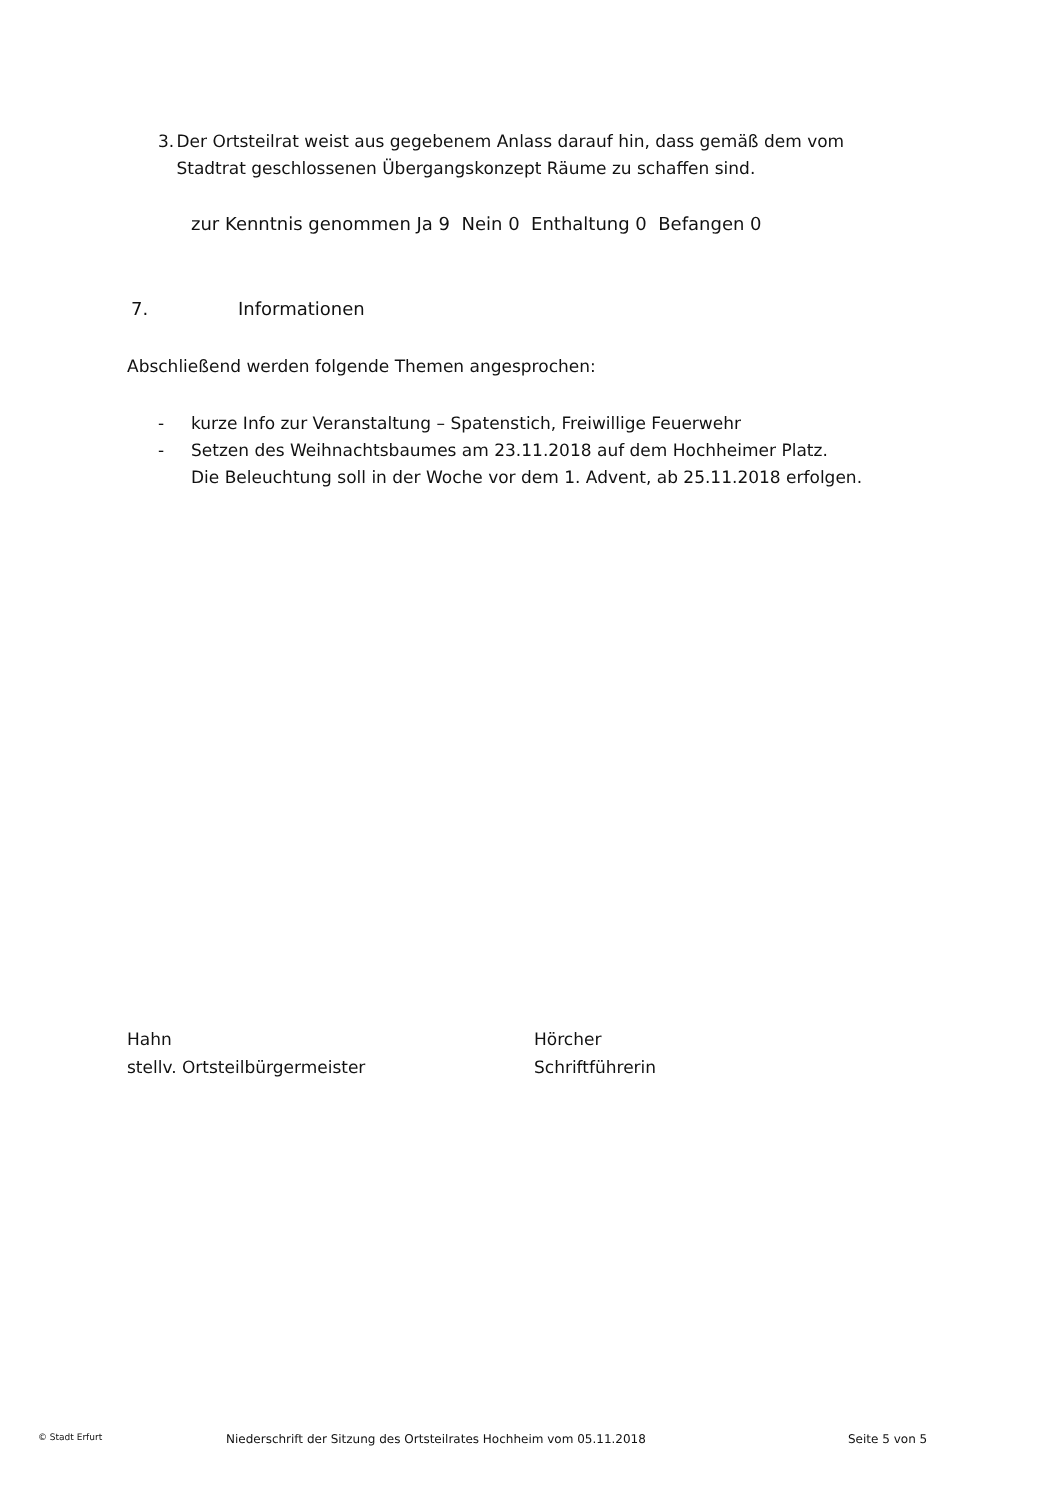3. Der Ortsteilrat weist aus gegebenem Anlass darauf hin, dass gemäß dem vom Stadtrat geschlossenen Übergangskonzept Räume zu schaffen sind.
zur Kenntnis genommen Ja 9 Nein 0 Enthaltung 0 Befangen 0
7. Informationen
Abschließend werden folgende Themen angesprochen:
- kurze Info zur Veranstaltung – Spatenstich, Freiwillige Feuerwehr
- Setzen des Weihnachtsbaumes am 23.11.2018 auf dem Hochheimer Platz.
Die Beleuchtung soll in der Woche vor dem 1. Advent, ab 25.11.2018 erfolgen.
Hahn
stellv. Ortsteilbürgermeister
Hörcher
Schriftführerin
© Stadt Erfurt
Niederschrift der Sitzung des Ortsteilrates Hochheim vom 05.11.2018
Seite 5 von 5